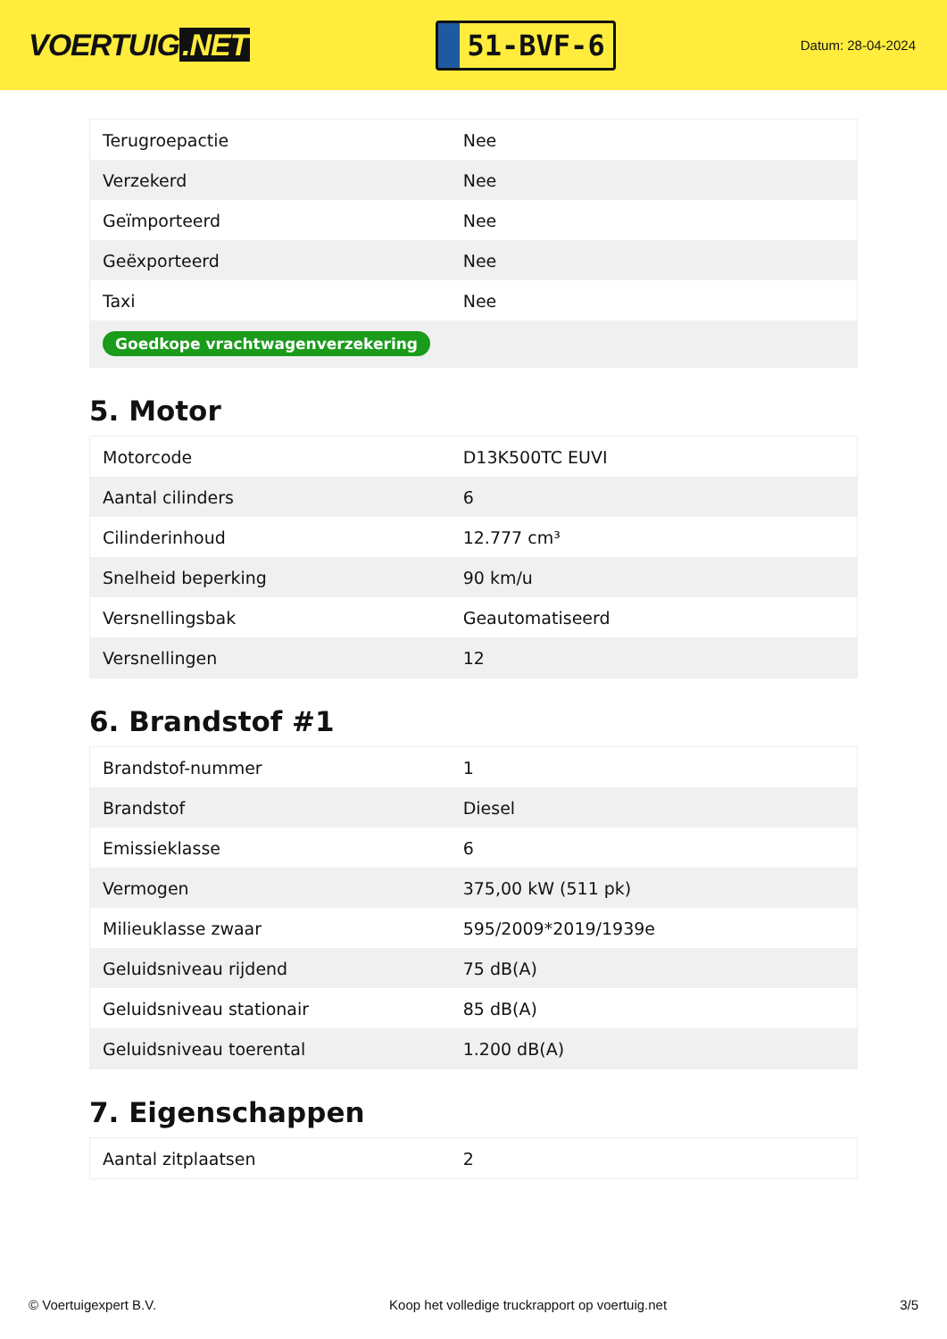VOERTUIG.NET
51-BVF-6
Datum: 28-04-2024
| Terugroepactie | Nee |
| Verzekerd | Nee |
| Geïmporteerd | Nee |
| Geëxporteerd | Nee |
| Taxi | Nee |
| Goedkope vrachtwagenverzekering | |
5. Motor
| Motorcode | D13K500TC EUVI |
| Aantal cilinders | 6 |
| Cilinderinhoud | 12.777 cm³ |
| Snelheid beperking | 90 km/u |
| Versnellingsbak | Geautomatiseerd |
| Versnellingen | 12 |
6. Brandstof #1
| Brandstof-nummer | 1 |
| Brandstof | Diesel |
| Emissieklasse | 6 |
| Vermogen | 375,00 kW (511 pk) |
| Milieuklasse zwaar | 595/2009*2019/1939e |
| Geluidsniveau rijdend | 75 dB(A) |
| Geluidsniveau stationair | 85 dB(A) |
| Geluidsniveau toerental | 1.200 dB(A) |
7. Eigenschappen
| Aantal zitplaatsen | 2 |
© Voertuigexpert B.V. Koop het volledige truckrapport op voertuig.net 3/5